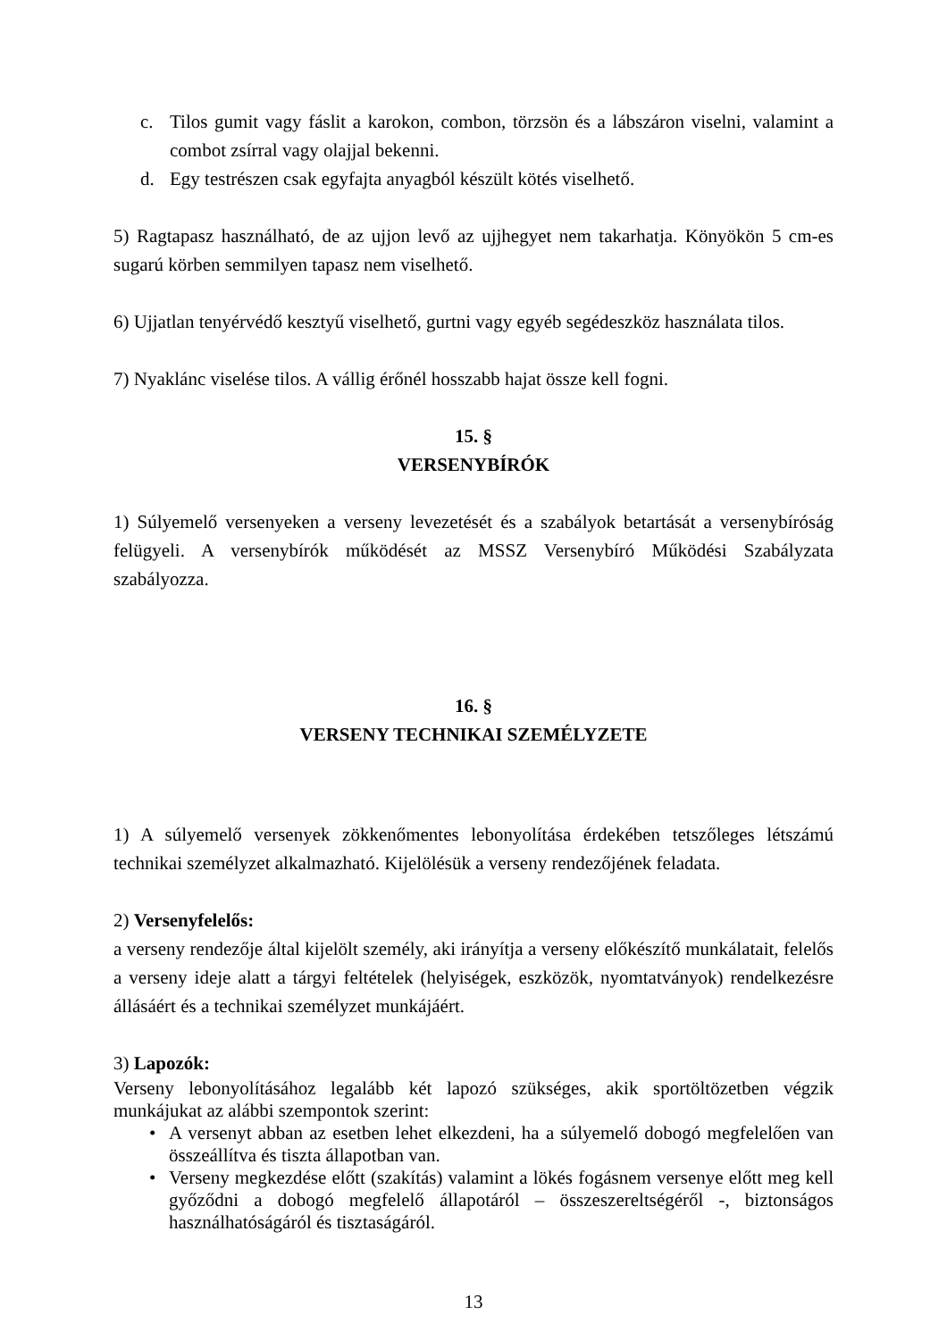c. Tilos gumit vagy fáslit a karokon, combon, törzsön és a lábszáron viselni, valamint a combot zsírral vagy olajjal bekenni.
d. Egy testrészen csak egyfajta anyagból készült kötés viselhető.
5) Ragtapasz használható, de az ujjon levő az ujjhegyet nem takarhatja. Könyökön 5 cm-es sugarú körben semmilyen tapasz nem viselhető.
6) Ujjatlan tenyérvédő kesztyű viselhető, gurtni vagy egyéb segédeszköz használata tilos.
7) Nyaklánc viselése tilos. A vállig érőnél hosszabb hajat össze kell fogni.
15. §
VERSENYBÍRÓK
1) Súlyemelő versenyeken a verseny levezetését és a szabályok betartását a versenybíróság felügyeli. A versenybírók működését az MSSZ Versenybíró Működési Szabályzata szabályozza.
16. §
VERSENY TECHNIKAI SZEMÉLYZETE
1) A súlyemelő versenyek zökkenőmentes lebonyolítása érdekében tetszőleges létszámú technikai személyzet alkalmazható. Kijelölésük a verseny rendezőjének feladata.
2) Versenyfelelős:
a verseny rendezője által kijelölt személy, aki irányítja a verseny előkészítő munkálatait, felelős a verseny ideje alatt a tárgyi feltételek (helyiségek, eszközök, nyomtatványok) rendelkezésre állásáért és a technikai személyzet munkájáért.
3) Lapozók:
Verseny lebonyolításához legalább két lapozó szükséges, akik sportöltözetben végzik munkájukat az alábbi szempontok szerint:
• A versenyt abban az esetben lehet elkezdeni, ha a súlyemelő dobogó megfelelően van összeállítva és tiszta állapotban van.
• Verseny megkezdése előtt (szakítás) valamint a lökés fogásnem versenye előtt meg kell győződni a dobogó megfelelő állapotáról – összeszereltségéről -, biztonságos használhatóságáról és tisztaságáról.
13